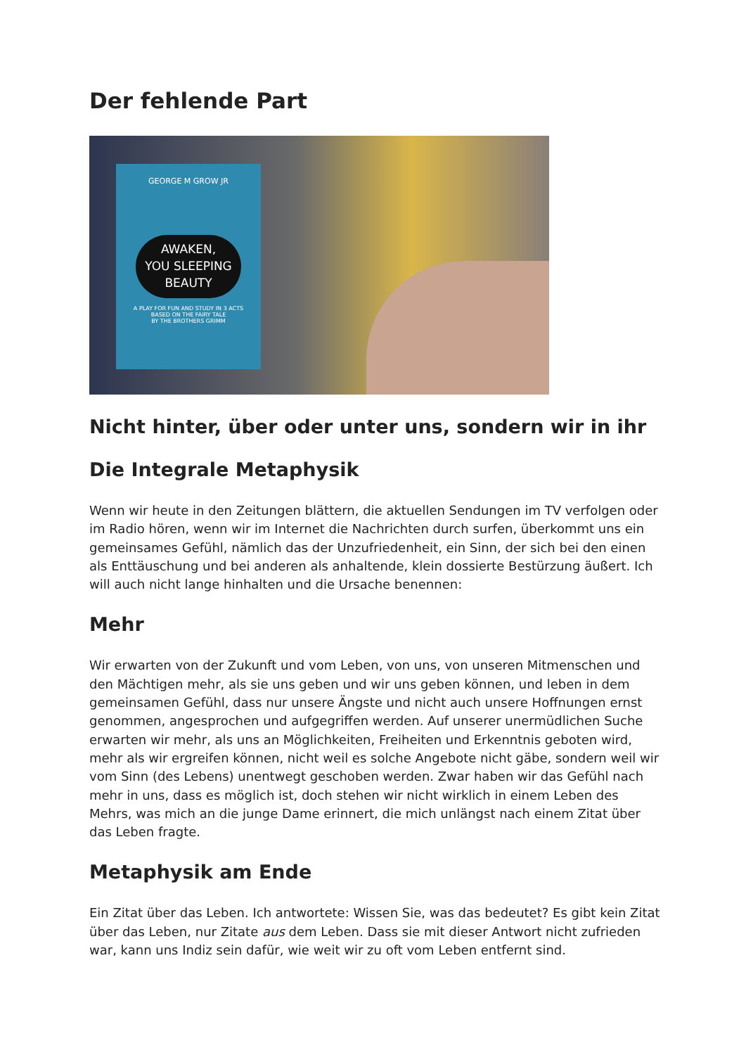Der fehlende Part
GEORGE M GROW JR
AWAKEN,
YOU SLEEPING BEAUTY
A PLAY FOR FUN AND STUDY IN 3 ACTS
BASED ON THE FAIRY TALE
BY THE BROTHERS GRIMM
Nicht hinter, über oder unter uns, sondern wir in ihr
Die Integrale Metaphysik
Wenn wir heute in den Zeitungen blättern, die aktuellen Sendungen im TV verfolgen oder im Radio hören, wenn wir im Internet die Nachrichten durch surfen, überkommt uns ein gemeinsames Gefühl, nämlich das der Unzufriedenheit, ein Sinn, der sich bei den einen als Enttäuschung und bei anderen als anhaltende, klein dossierte Bestürzung äußert. Ich will auch nicht lange hinhalten und die Ursache benennen:
Mehr
Wir erwarten von der Zukunft und vom Leben, von uns, von unseren Mitmenschen und den Mächtigen mehr, als sie uns geben und wir uns geben können, und leben in dem gemeinsamen Gefühl, dass nur unsere Ängste und nicht auch unsere Hoffnungen ernst genommen, angesprochen und aufgegriffen werden. Auf unserer unermüdlichen Suche erwarten wir mehr, als uns an Möglichkeiten, Freiheiten und Erkenntnis geboten wird, mehr als wir ergreifen können, nicht weil es solche Angebote nicht gäbe, sondern weil wir vom Sinn (des Lebens) unentwegt geschoben werden. Zwar haben wir das Gefühl nach mehr in uns, dass es möglich ist, doch stehen wir nicht wirklich in einem Leben des Mehrs, was mich an die junge Dame erinnert, die mich unlängst nach einem Zitat über das Leben fragte.
Metaphysik am Ende
Ein Zitat über das Leben. Ich antwortete: Wissen Sie, was das bedeutet? Es gibt kein Zitat über das Leben, nur Zitate aus dem Leben. Dass sie mit dieser Antwort nicht zufrieden war, kann uns Indiz sein dafür, wie weit wir zu oft vom Leben entfernt sind.